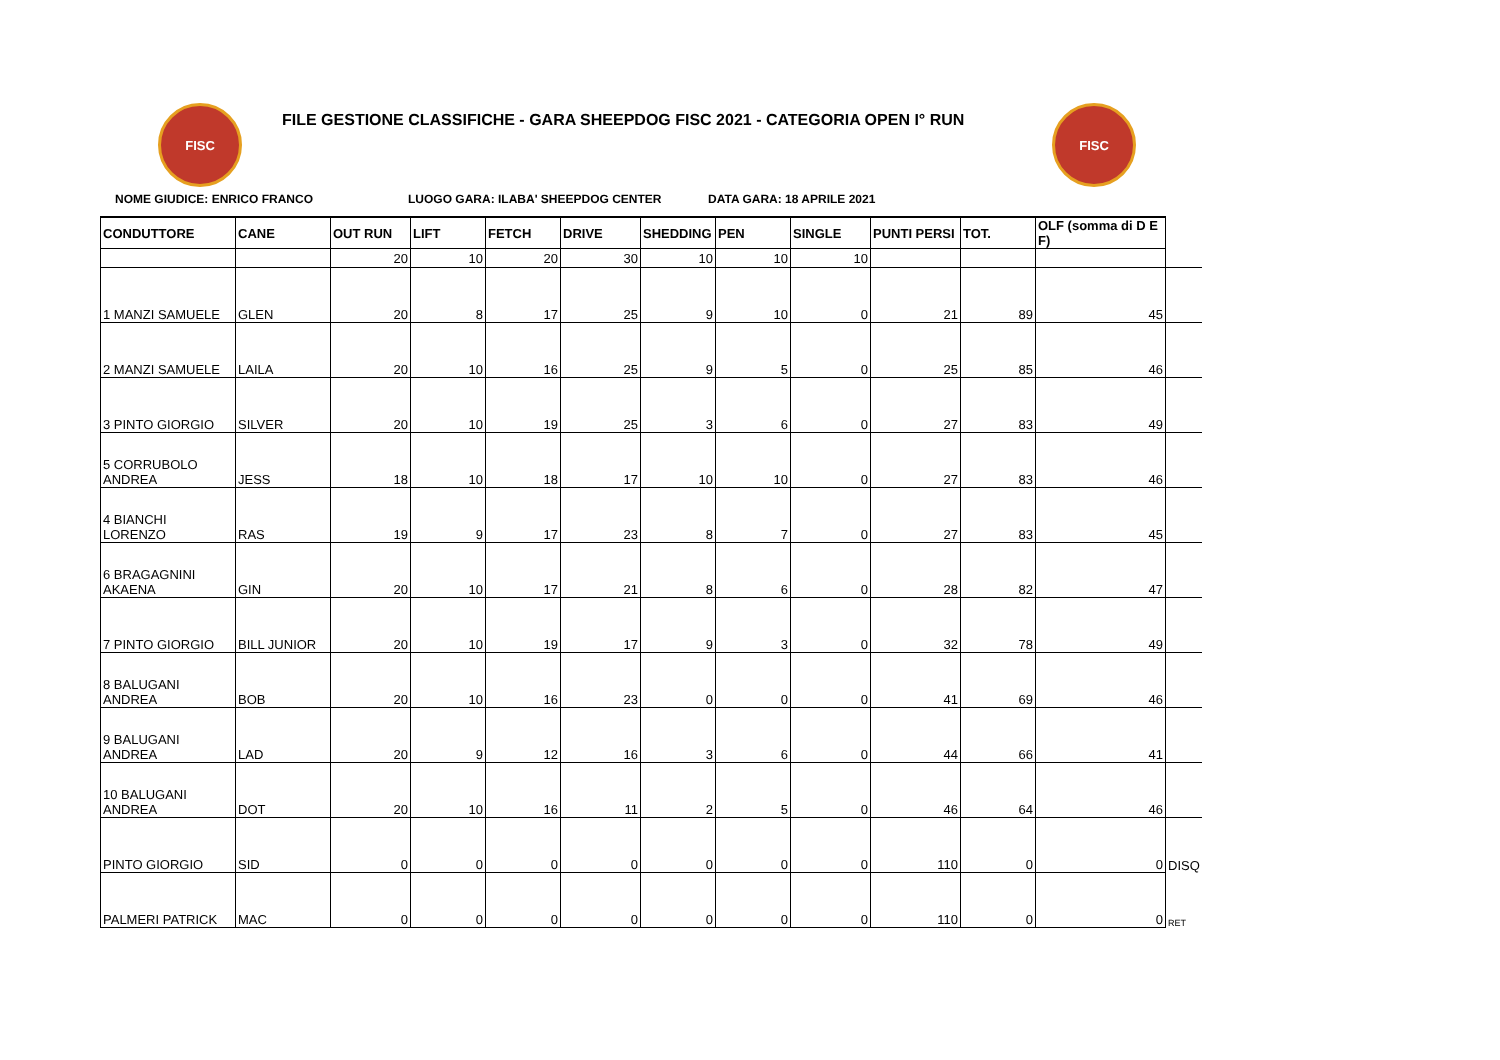FISC
FILE GESTIONE CLASSIFICHE - GARA SHEEPDOG FISC 2021 - CATEGORIA OPEN I° RUN
FISC
NOME GIUDICE: ENRICO FRANCO LUOGO GARA: ILABA' SHEEPDOG CENTER DATA GARA: 18 APRILE 2021
| CONDUTTORE | CANE | OUT RUN | LIFT | FETCH | DRIVE | SHEDDING | PEN | SINGLE | PUNTI PERSI | TOT. | OLF (somma di D E F) | |
| --- | --- | --- | --- | --- | --- | --- | --- | --- | --- | --- | --- | --- |
| | | 20 | 10 | 20 | 30 | 10 | 10 | 10 | | | | |
| 1 MANZI SAMUELE | GLEN | 20 | 8 | 17 | 25 | 9 | 10 | 0 | 21 | 89 | 45 | |
| 2 MANZI SAMUELE | LAILA | 20 | 10 | 16 | 25 | 9 | 5 | 0 | 25 | 85 | 46 | |
| 3 PINTO GIORGIO | SILVER | 20 | 10 | 19 | 25 | 3 | 6 | 0 | 27 | 83 | 49 | |
| 5 CORRUBOLO ANDREA | JESS | 18 | 10 | 18 | 17 | 10 | 10 | 0 | 27 | 83 | 46 | |
| 4 BIANCHI LORENZO | RAS | 19 | 9 | 17 | 23 | 8 | 7 | 0 | 27 | 83 | 45 | |
| 6 BRAGAGNINI AKAENA | GIN | 20 | 10 | 17 | 21 | 8 | 6 | 0 | 28 | 82 | 47 | |
| 7 PINTO GIORGIO | BILL JUNIOR | 20 | 10 | 19 | 17 | 9 | 3 | 0 | 32 | 78 | 49 | |
| 8 BALUGANI ANDREA | BOB | 20 | 10 | 16 | 23 | 0 | 0 | 0 | 41 | 69 | 46 | |
| 9 BALUGANI ANDREA | LAD | 20 | 9 | 12 | 16 | 3 | 6 | 0 | 44 | 66 | 41 | |
| 10 BALUGANI ANDREA | DOT | 20 | 10 | 16 | 11 | 2 | 5 | 0 | 46 | 64 | 46 | |
| PINTO GIORGIO | SID | 0 | 0 | 0 | 0 | 0 | 0 | 0 | 110 | 0 | 0 | DISQ |
| PALMERI PATRICK | MAC | 0 | 0 | 0 | 0 | 0 | 0 | 0 | 110 | 0 | 0 | RET |